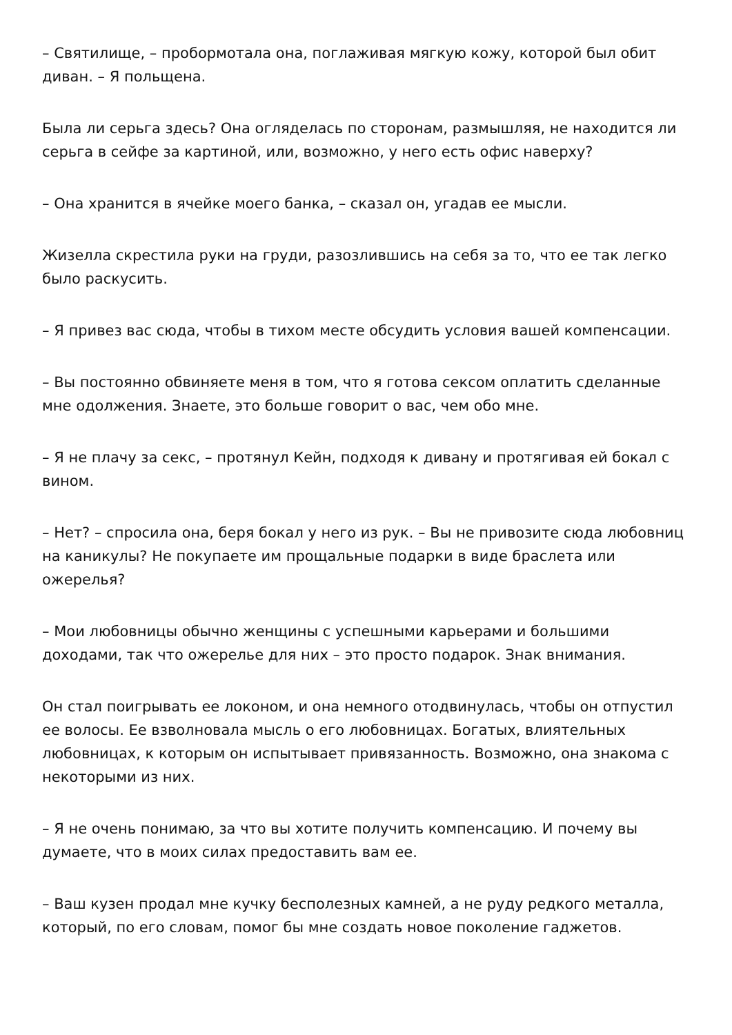– Святилище, – пробормотала она, поглаживая мягкую кожу, которой был обит диван. – Я польщена.
Была ли серьга здесь? Она огляделась по сторонам, размышляя, не находится ли серьга в сейфе за картиной, или, возможно, у него есть офис наверху?
– Она хранится в ячейке моего банка, – сказал он, угадав ее мысли.
Жизелла скрестила руки на груди, разозлившись на себя за то, что ее так легко было раскусить.
– Я привез вас сюда, чтобы в тихом месте обсудить условия вашей компенсации.
– Вы постоянно обвиняете меня в том, что я готова сексом оплатить сделанные мне одолжения. Знаете, это больше говорит о вас, чем обо мне.
– Я не плачу за секс, – протянул Кейн, подходя к дивану и протягивая ей бокал с вином.
– Нет? – спросила она, беря бокал у него из рук. – Вы не привозите сюда любовниц на каникулы? Не покупаете им прощальные подарки в виде браслета или ожерелья?
– Мои любовницы обычно женщины с успешными карьерами и большими доходами, так что ожерелье для них – это просто подарок. Знак внимания.
Он стал поигрывать ее локоном, и она немного отодвинулась, чтобы он отпустил ее волосы. Ее взволновала мысль о его любовницах. Богатых, влиятельных любовницах, к которым он испытывает привязанность. Возможно, она знакома с некоторыми из них.
– Я не очень понимаю, за что вы хотите получить компенсацию. И почему вы думаете, что в моих силах предоставить вам ее.
– Ваш кузен продал мне кучку бесполезных камней, а не руду редкого металла, который, по его словам, помог бы мне создать новое поколение гаджетов.